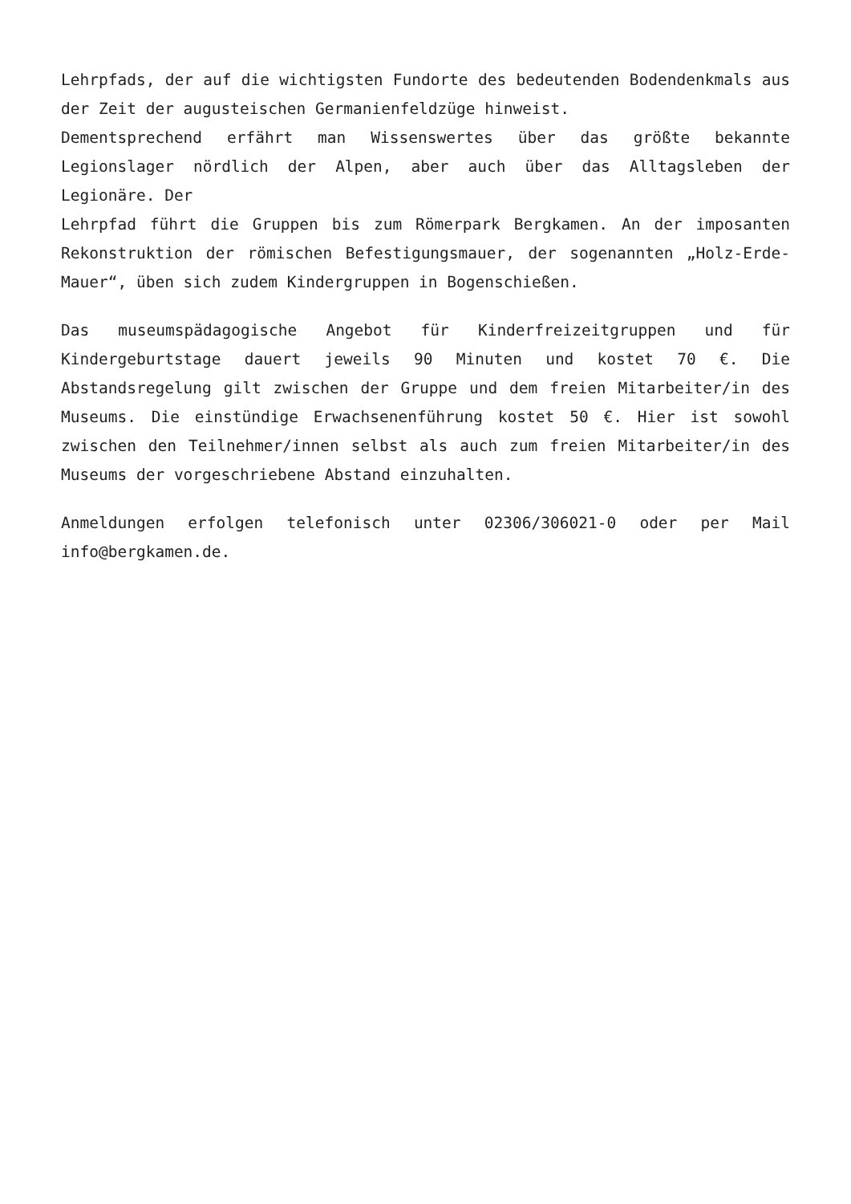Lehrpfads, der auf die wichtigsten Fundorte des bedeutenden Bodendenkmals aus der Zeit der augusteischen Germanienfeldzüge hinweist.
Dementsprechend erfährt man Wissenswertes über das größte bekannte Legionslager nördlich der Alpen, aber auch über das Alltagsleben der Legionäre. Der
Lehrpfad führt die Gruppen bis zum Römerpark Bergkamen. An der imposanten Rekonstruktion der römischen Befestigungsmauer, der sogenannten „Holz-Erde-Mauer“, üben sich zudem Kindergruppen in Bogenschießen.
Das museumspädagogische Angebot für Kinderfreizeitgruppen und für Kindergeburtstage dauert jeweils 90 Minuten und kostet 70 €. Die Abstandsregelung gilt zwischen der Gruppe und dem freien Mitarbeiter/in des Museums. Die einstündige Erwachsenenführung kostet 50 €. Hier ist sowohl zwischen den Teilnehmer/innen selbst als auch zum freien Mitarbeiter/in des Museums der vorgeschriebene Abstand einzuhalten.
Anmeldungen erfolgen telefonisch unter 02306/306021-0 oder per Mail info@bergkamen.de.